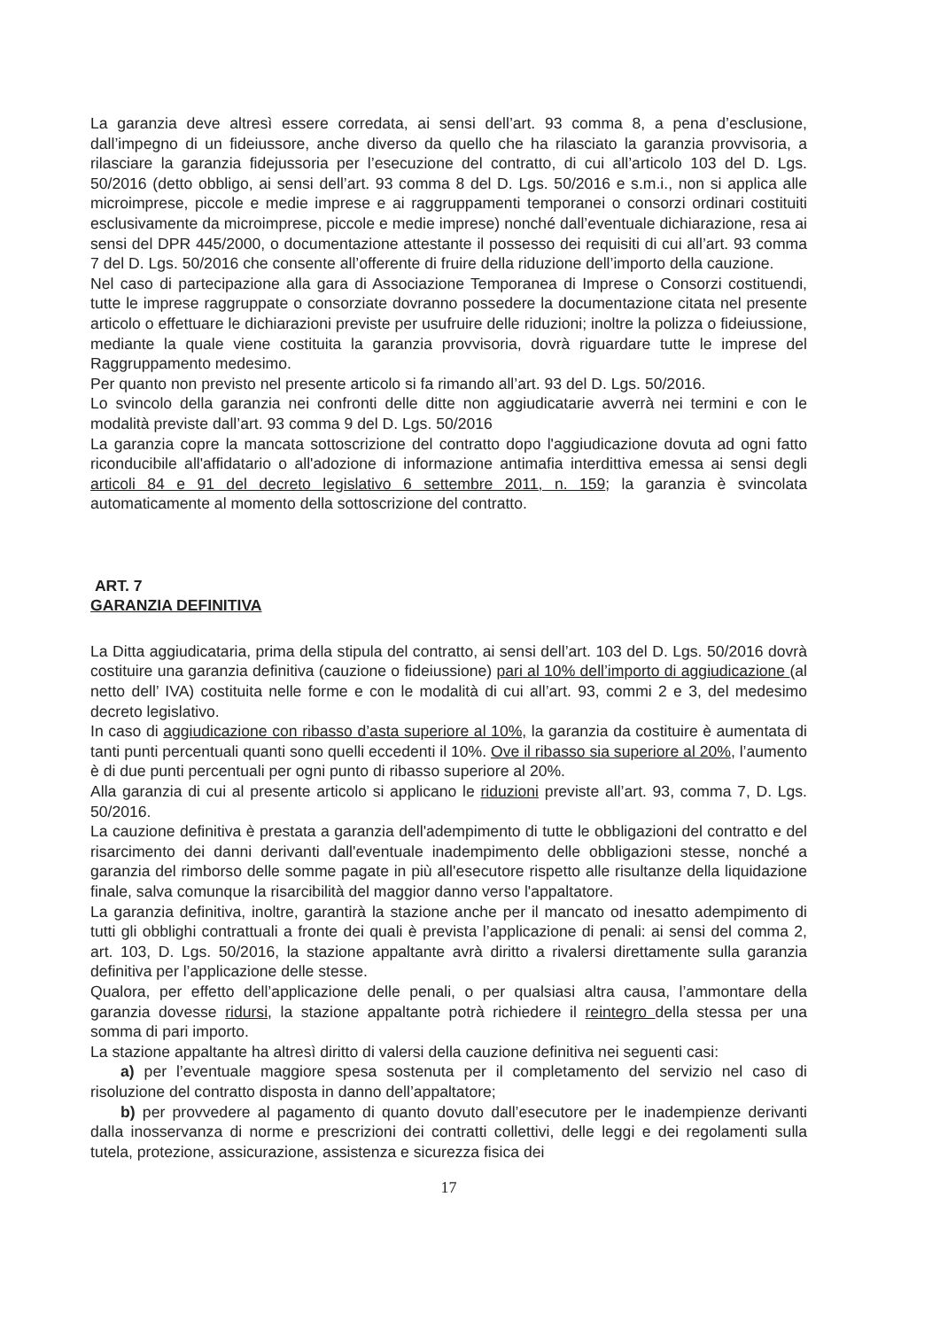La garanzia deve altresì essere corredata, ai sensi dell’art. 93 comma 8, a pena d’esclusione, dall’impegno di un fideiussore, anche diverso da quello che ha rilasciato la garanzia provvisoria, a rilasciare la garanzia fidejussoria per l’esecuzione del contratto, di cui all’articolo 103 del D. Lgs. 50/2016 (detto obbligo, ai sensi dell’art. 93 comma 8 del D. Lgs. 50/2016 e s.m.i., non si applica alle microimprese, piccole e medie imprese e ai raggruppamenti temporanei o consorzi ordinari costituiti esclusivamente da microimprese, piccole e medie imprese) nonché dall’eventuale dichiarazione, resa ai sensi del DPR 445/2000, o documentazione attestante il possesso dei requisiti di cui all’art. 93 comma 7 del D. Lgs. 50/2016 che consente all’offerente di fruire della riduzione dell’importo della cauzione.
Nel caso di partecipazione alla gara di Associazione Temporanea di Imprese o Consorzi costituendi, tutte le imprese raggruppate o consorziate dovranno possedere la documentazione citata nel presente articolo o effettuare le dichiarazioni previste per usufruire delle riduzioni; inoltre la polizza o fideiussione, mediante la quale viene costituita la garanzia provvisoria, dovrà riguardare tutte le imprese del Raggruppamento medesimo.
Per quanto non previsto nel presente articolo si fa rimando all’art. 93 del D. Lgs. 50/2016.
Lo svincolo della garanzia nei confronti delle ditte non aggiudicatarie avverrà nei termini e con le modalità previste dall’art. 93 comma 9 del D. Lgs. 50/2016
La garanzia copre la mancata sottoscrizione del contratto dopo l'aggiudicazione dovuta ad ogni fatto riconducibile all'affidatario o all'adozione di informazione antimafia interdittiva emessa ai sensi degli articoli 84 e 91 del decreto legislativo 6 settembre 2011, n. 159; la garanzia è svincolata automaticamente al momento della sottoscrizione del contratto.
ART. 7
GARANZIA DEFINITIVA
La Ditta aggiudicataria, prima della stipula del contratto, ai sensi dell’art. 103 del D. Lgs. 50/2016 dovrà costituire una garanzia definitiva (cauzione o fideiussione) pari al 10% dell’importo di aggiudicazione (al netto dell’ IVA) costituita nelle forme e con le modalità di cui all’art. 93, commi 2 e 3, del medesimo decreto legislativo.
In caso di aggiudicazione con ribasso d’asta superiore al 10%, la garanzia da costituire è aumentata di tanti punti percentuali quanti sono quelli eccedenti il 10%. Ove il ribasso sia superiore al 20%, l’aumento è di due punti percentuali per ogni punto di ribasso superiore al 20%.
Alla garanzia di cui al presente articolo si applicano le riduzioni previste all’art. 93, comma 7, D. Lgs. 50/2016.
La cauzione definitiva è prestata a garanzia dell'adempimento di tutte le obbligazioni del contratto e del risarcimento dei danni derivanti dall'eventuale inadempimento delle obbligazioni stesse, nonché a garanzia del rimborso delle somme pagate in più all'esecutore rispetto alle risultanze della liquidazione finale, salva comunque la risarcibilità del maggior danno verso l'appaltatore.
La garanzia definitiva, inoltre, garantirà la stazione anche per il mancato od inesatto adempimento di tutti gli obblighi contrattuali a fronte dei quali è prevista l’applicazione di penali: ai sensi del comma 2, art. 103, D. Lgs. 50/2016, la stazione appaltante avrà diritto a rivalersi direttamente sulla garanzia definitiva per l’applicazione delle stesse.
Qualora, per effetto dell’applicazione delle penali, o per qualsiasi altra causa, l’ammontare della garanzia dovesse ridursi, la stazione appaltante potrà richiedere il reintegro della stessa per una somma di pari importo.
La stazione appaltante ha altresì diritto di valersi della cauzione definitiva nei seguenti casi:
a) per l’eventuale maggiore spesa sostenuta per il completamento del servizio nel caso di risoluzione del contratto disposta in danno dell’appaltatore;
b) per provvedere al pagamento di quanto dovuto dall’esecutore per le inadempienze derivanti dalla inosservanza di norme e prescrizioni dei contratti collettivi, delle leggi e dei regolamenti sulla tutela, protezione, assicurazione, assistenza e sicurezza fisica dei
17